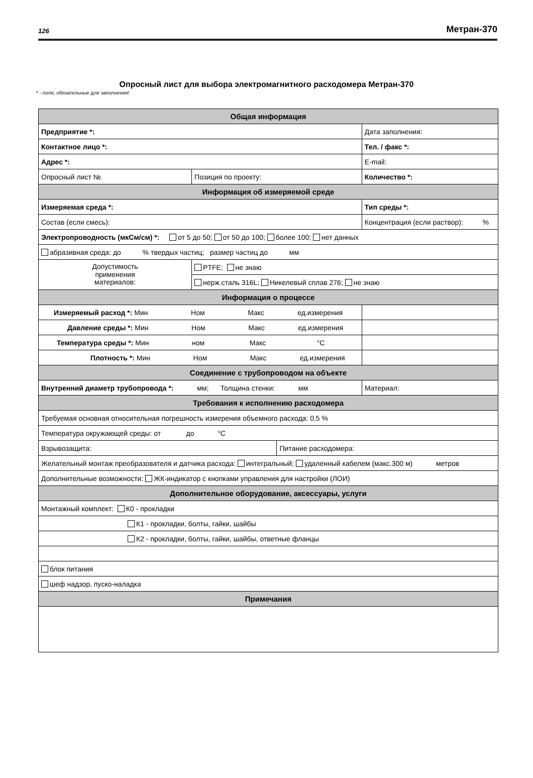126 Метран-370
Опросный лист для выбора электромагнитного расходомера Метран-370
* - поля, обязательные для заполнения!
| Общая информация | | | | |
| Предприятие *: | | | Дата заполнения: | |
| Контактное лицо *: | | | Тел. / факс *: | |
| Адрес *: | | | E-mail: | |
| Опросный лист № | Позиция по проекту: | | Количество *: | |
| Информация об измеряемой среде | | | | |
| Измеряемая среда *: | | | Тип среды *: | |
| Состав (если смесь): | | | Концентрация (если раствор): % | |
| Электропроводность (мкСм/см) *: от 5 до 50; от 50 до 100; более 100; нет данных | | | | |
| абразивная среда: до % твердых частиц; размер частиц до мм | | | | |
| Допустимость применения материалов: | PTFE; не знаю | | | |
| | нерж.сталь 316L; Никелевый сплав 276; не знаю | | | |
| Информация о процессе | | | | |
| Измеряемый расход *: Мин Ном Макс ед.измерения | | | | |
| Давление среды *: Мин Ном Макс ед.измерения | | | | |
| Температура среды *: Мин ном Макс °C | | | | |
| Плотность *: Мин Ном Макс ед.измерения | | | | |
| Соединение с трубопроводом на объекте | | | | |
| Внутренний диаметр трубопровода *: мм; Толщина стенки: мм | | | | Материал: |
| Требования к исполнению расходомера | | | | |
| Требуемая основная относительная погрешность измерения объемного расхода: 0,5 % | | | | |
| Температура окружающей среды: от до °C | | | | |
| Взрывозащита: | | Питание расходомера: | | |
| Желательный монтаж преобразователя и датчика расхода: интегральный; удаленный кабелем (макс.300 м) метров | | | | |
| Дополнительные возможности: ЖК-индикатор с кнопками управления для настройки (ЛОИ) | | | | |
| Дополнительное оборудование, аксессуары, услуги | | | | |
| Монтажный комплект: К0 - прокладки | | | | |
| К1 - прокладки, болты, гайки, шайбы | | | | |
| К2 - прокладки, болты, гайки, шайбы, ответные фланцы | | | | |
| блок питания | | | | |
| шеф надзор, пуско-наладка | | | | |
| Примечания | | | | |